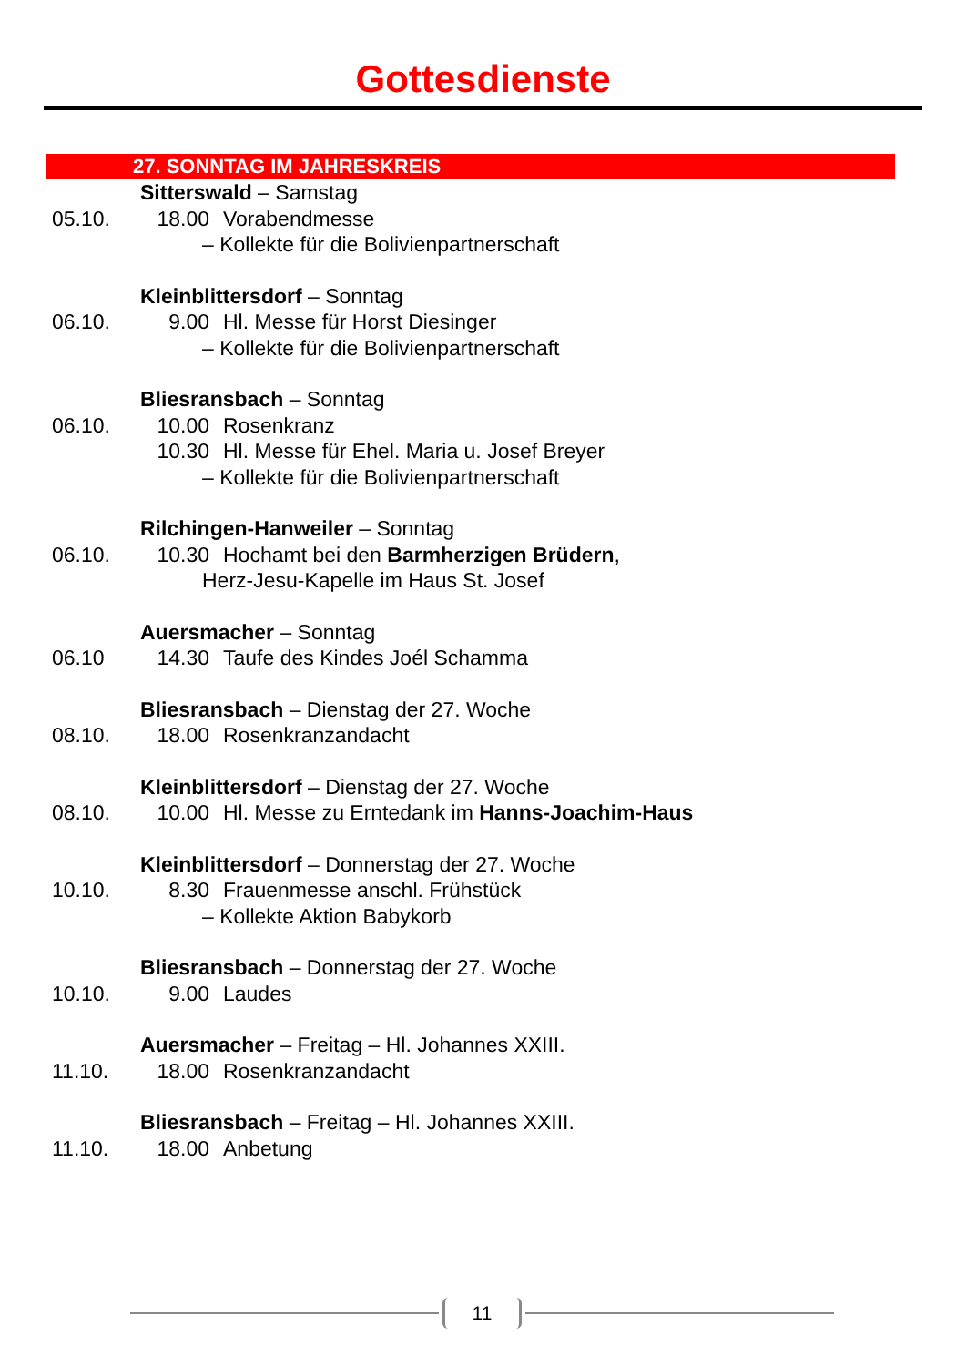Gottesdienste
27. SONNTAG IM JAHRESKREIS
Sitterswald – Samstag
05.10. 18.00 Vorabendmesse
– Kollekte für die Bolivienpartnerschaft
Kleinblittersdorf – Sonntag
06.10. 9.00 Hl. Messe für Horst Diesinger
– Kollekte für die Bolivienpartnerschaft
Bliesransbach – Sonntag
06.10. 10.00 Rosenkranz
10.30 Hl. Messe für Ehel. Maria u. Josef Breyer
– Kollekte für die Bolivienpartnerschaft
Rilchingen-Hanweiler – Sonntag
06.10. 10.30 Hochamt bei den Barmherzigen Brüdern,
Herz-Jesu-Kapelle im Haus St. Josef
Auersmacher – Sonntag
06.10 14.30 Taufe des Kindes Joél Schamma
Bliesransbach – Dienstag der 27. Woche
08.10. 18.00 Rosenkranzandacht
Kleinblittersdorf – Dienstag der 27. Woche
08.10. 10.00 Hl. Messe zu Erntedank im Hanns-Joachim-Haus
Kleinblittersdorf – Donnerstag der 27. Woche
10.10. 8.30 Frauenmesse anschl. Frühstück
– Kollekte Aktion Babykorb
Bliesransbach – Donnerstag der 27. Woche
10.10. 9.00 Laudes
Auersmacher – Freitag – Hl. Johannes XXIII.
11.10. 18.00 Rosenkranzandacht
Bliesransbach – Freitag – Hl. Johannes XXIII.
11.10. 18.00 Anbetung
11